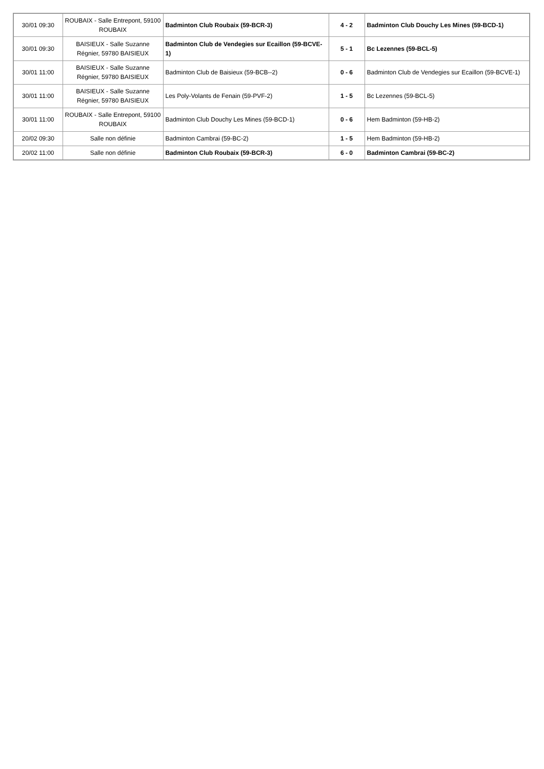| 30/01 09:30 | ROUBAIX - Salle Entrepont, 59100 ROUBAIX | Badminton Club Roubaix (59-BCR-3) | 4 - 2 | Badminton Club Douchy Les Mines (59-BCD-1) |
| 30/01 09:30 | BAISIEUX - Salle Suzanne Régnier, 59780 BAISIEUX | Badminton Club de Vendegies sur Ecaillon (59-BCVE-1) | 5 - 1 | Bc Lezennes (59-BCL-5) |
| 30/01 11:00 | BAISIEUX - Salle Suzanne Régnier, 59780 BAISIEUX | Badminton Club de Baisieux (59-BCB--2) | 0 - 6 | Badminton Club de Vendegies sur Ecaillon (59-BCVE-1) |
| 30/01 11:00 | BAISIEUX - Salle Suzanne Régnier, 59780 BAISIEUX | Les Poly-Volants de Fenain (59-PVF-2) | 1 - 5 | Bc Lezennes (59-BCL-5) |
| 30/01 11:00 | ROUBAIX - Salle Entrepont, 59100 ROUBAIX | Badminton Club Douchy Les Mines (59-BCD-1) | 0 - 6 | Hem Badminton (59-HB-2) |
| 20/02 09:30 | Salle non définie | Badminton Cambrai (59-BC-2) | 1 - 5 | Hem Badminton (59-HB-2) |
| 20/02 11:00 | Salle non définie | Badminton Club Roubaix (59-BCR-3) | 6 - 0 | Badminton Cambrai (59-BC-2) |